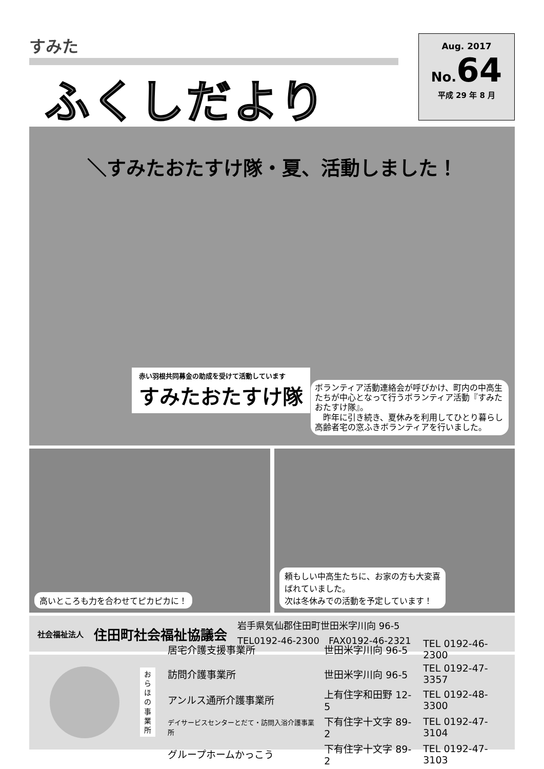すみた
ふくしだより
Aug. 2017
No.64
平成 29 年 8 月
＼すみたおたすけ隊・夏、活動しました！
赤い羽根共同募金の助成を受けて活動しています
すみたおたすけ隊
ボランティア活動連絡会が呼びかけ、町内の中高生たちが中心となって行うボランティア活動『すみたおたすけ隊』。
　昨年に引き続き、夏休みを利用してひとり暮らし高齢者宅の窓ふきボランティアを行いました。
高いところも力を合わせてピカピカに！
頼もしい中高生たちに、お家の方も大変喜
ばれていました。
次は冬休みでの活動を予定しています！
社会福祉法人 住田町社会福祉協議会
岩手県気仙郡住田町世田米字川向 96-5
TEL0192-46-2300　FAX0192-46-2321
お
ら
ほ
の
事
業
所
| 居宅介護支援事業所 | 世田米字川向 96-5 | TEL 0192-46-2300 |
| 訪問介護事業所 | 世田米字川向 96-5 | TEL 0192-47-3357 |
| アンルス通所介護事業所 | 上有住字和田野 12-5 | TEL 0192-48-3300 |
| デイサービスセンターとだて・訪問入浴介護事業所 | 下有住字十文字 89-2 | TEL 0192-47-3104 |
| グループホームかっこう | 下有住字十文字 89-2 | TEL 0192-47-3103 |